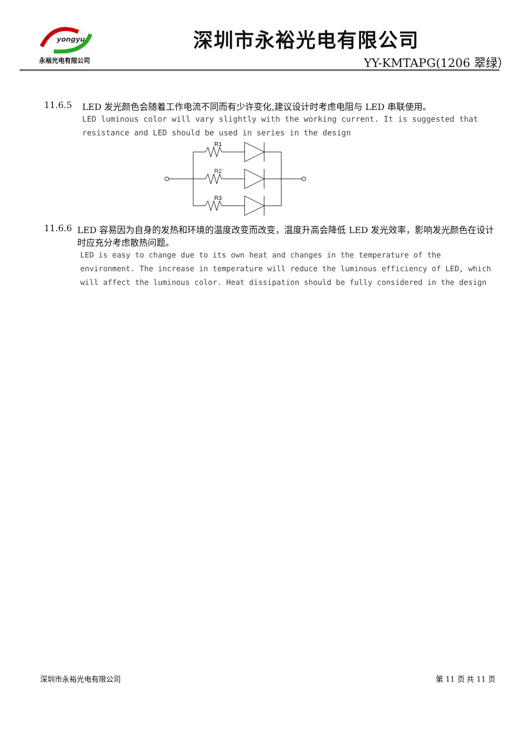yongyu
永裕光电有限公司
深圳市永裕光电有限公司
YY-KMTAPG(1206 翠绿）
11.6.5 LED 发光颜色会随着工作电流不同而有少许变化,建议设计时考虑电阻与 LED 串联使用。
LED luminous color will vary slightly with the working current. It is suggested that resistance and LED should be used in series in the design
R1
R2
R3
11.6.6 LED 容易因为自身的发热和环境的温度改变而改变，温度升高会降低 LED 发光效率，影响发光颜色在设计时应充分考虑散热问题。
LED is easy to change due to its own heat and changes in the temperature of the environment. The increase in temperature will reduce the luminous efficiency of LED, which will affect the luminous color. Heat dissipation should be fully considered in the design
深圳市永裕光电有限公司 第 11 页 共 11 页